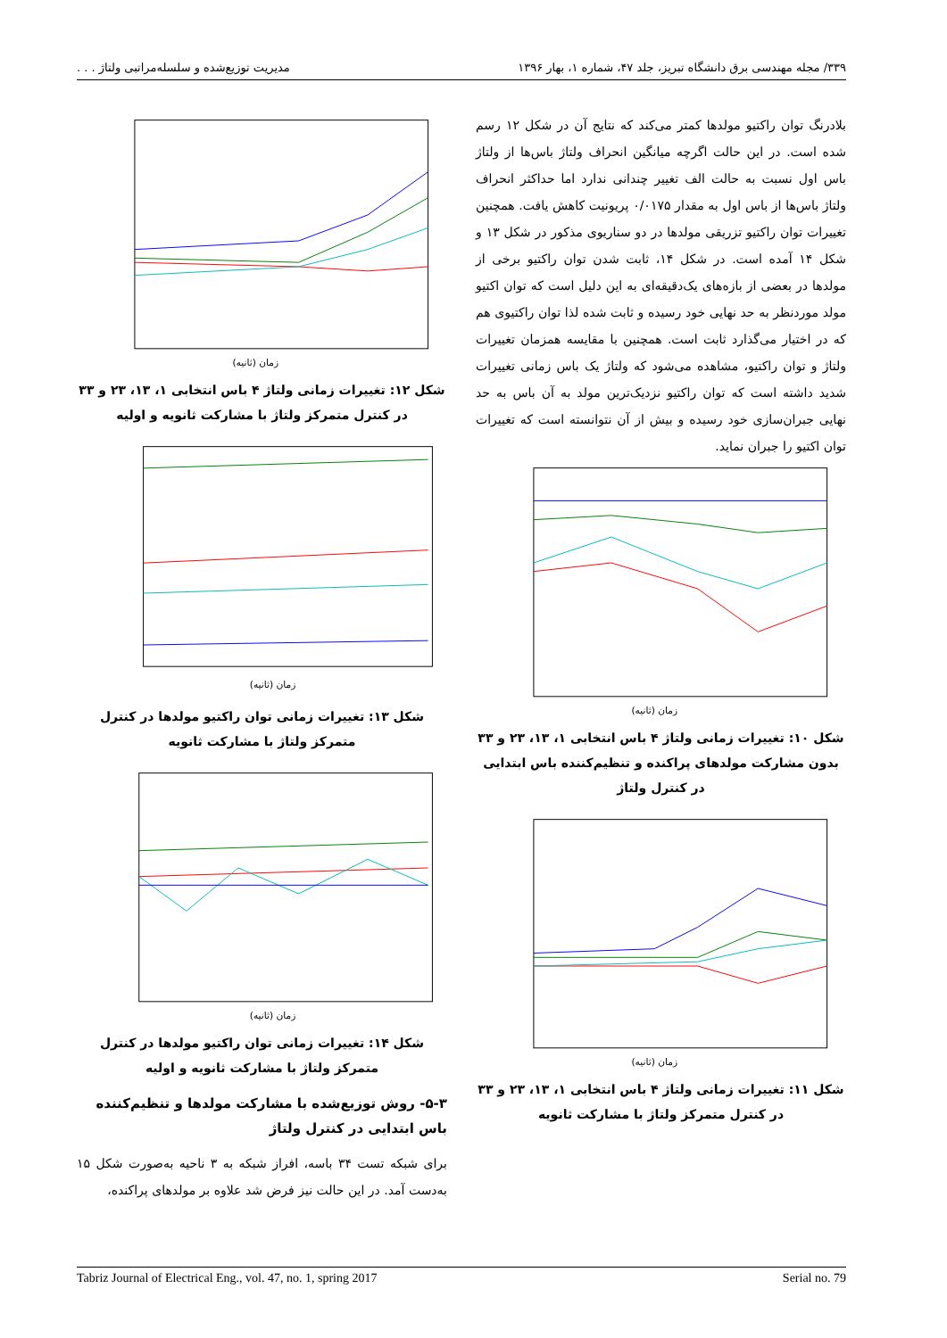۳۳۹/ مجله مهندسی برق دانشگاه تبریز، جلد ۴۷، شماره ۱، بهار ۱۳۹۶ مدیریت توزیع‌شده و سلسله‌مراتبی ولتاژ . . .
بلادرنگ توان راکتیو مولدها کمتر می‌کند که نتایج آن در شکل ۱۲ رسم شده است. در این حالت اگرچه میانگین انحراف ولتاژ باس‌ها از ولتاژ باس اول نسبت به حالت الف تغییر چندانی ندارد اما حداکثر انحراف ولتاژ باس‌ها از باس اول به مقدار ۰/۰۱۷۵ پریونیت کاهش یافت. همچنین تغییرات توان راکتیو تزریقی مولدها در دو سناریوی مذکور در شکل ۱۳ و شکل ۱۴ آمده است. در شکل ۱۴، ثابت شدن توان راکتیو برخی از مولدها در بعضی از بازه‌های یک‌دقیقه‌ای به این دلیل است که توان اکتیو مولد موردنظر به حد نهایی خود رسیده و ثابت شده لذا توان راکتیوی هم که در اختیار می‌گذارد ثابت است. همچنین با مقایسه همزمان تغییرات ولتاژ و توان راکتیو، مشاهده می‌شود که ولتاژ یک باس زمانی تغییرات شدید داشته است که توان راکتیو نزدیک‌ترین مولد به آن باس به حد نهایی جبران‌سازی خود رسیده و بیش از آن نتوانسته است که تغییرات توان اکتیو را جبران نماید.
زمان (ثانیه)
شکل ۱۰: تغییرات زمانی ولتاژ ۴ باس انتخابی ۱، ۱۳، ۲۳ و ۳۳ بدون مشارکت مولدهای پراکنده و تنظیم‌کننده باس ابتدایی در کنترل ولتاژ
زمان (ثانیه)
شکل ۱۱: تغییرات زمانی ولتاژ ۴ باس انتخابی ۱، ۱۳، ۲۳ و ۳۳ در کنترل متمرکز ولتاژ با مشارکت ثانویه
زمان (ثانیه)
شکل ۱۲: تغییرات زمانی ولتاژ ۴ باس انتخابی ۱، ۱۳، ۲۳ و ۳۳ در کنترل متمرکز ولتاژ با مشارکت ثانویه و اولیه
زمان (ثانیه)
شکل ۱۳: تغییرات زمانی توان راکتیو مولدها در کنترل متمرکز ولتاژ با مشارکت ثانویه
زمان (ثانیه)
شکل ۱۴: تغییرات زمانی توان راکتیو مولدها در کنترل متمرکز ولتاژ با مشارکت ثانویه و اولیه
۵-۳- روش توزیع‌شده با مشارکت مولدها و تنظیم‌کننده باس ابتدایی در کنترل ولتاژ
برای شبکه تست ۳۴ باسه، افراز شبکه به ۳ ناحیه به‌صورت شکل ۱۵ به‌دست آمد. در این حالت نیز فرض شد علاوه بر مولدهای پراکنده،
Tabriz Journal of Electrical Eng., vol. 47, no. 1, spring 2017 Serial no. 79